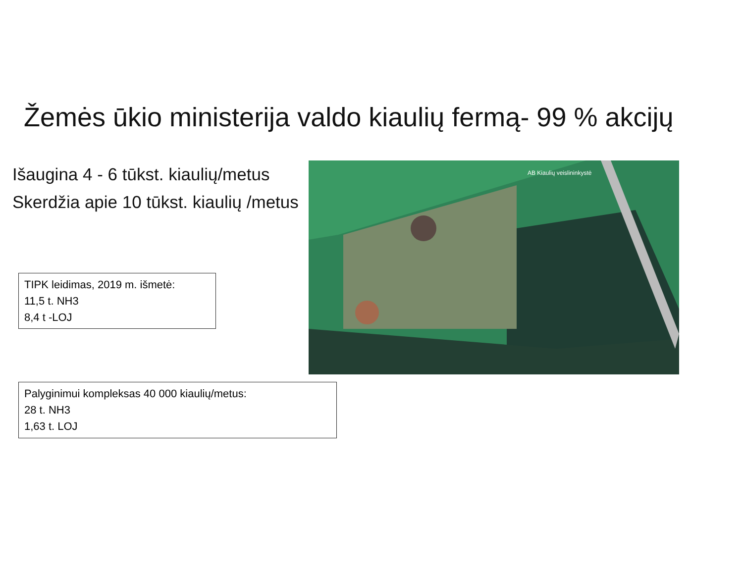Žemės ūkio ministerija valdo kiaulių fermą- 99 % akcijų
Išaugina 4 - 6 tūkst. kiaulių/metus
Skerdžia apie 10 tūkst. kiaulių /metus
TIPK leidimas, 2019 m. išmetė:
11,5 t. NH3
8,4 t -LOJ
AB Kiaulių veislininkystė
Palyginimui kompleksas 40 000 kiaulių/metus:
28 t. NH3
1,63 t. LOJ